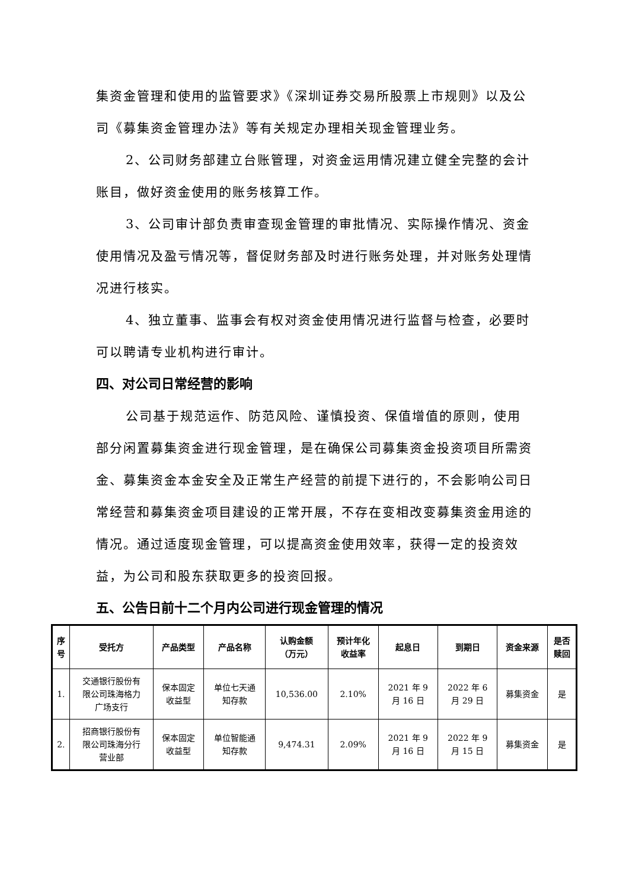集资金管理和使用的监管要求》《深圳证券交易所股票上市规则》以及公司《募集资金管理办法》等有关规定办理相关现金管理业务。
2、公司财务部建立台账管理，对资金运用情况建立健全完整的会计账目，做好资金使用的账务核算工作。
3、公司审计部负责审查现金管理的审批情况、实际操作情况、资金使用情况及盈亏情况等，督促财务部及时进行账务处理，并对账务处理情况进行核实。
4、独立董事、监事会有权对资金使用情况进行监督与检查，必要时可以聘请专业机构进行审计。
四、对公司日常经营的影响
公司基于规范运作、防范风险、谨慎投资、保值增值的原则，使用部分闲置募集资金进行现金管理，是在确保公司募集资金投资项目所需资金、募集资金本金安全及正常生产经营的前提下进行的，不会影响公司日常经营和募集资金项目建设的正常开展，不存在变相改变募集资金用途的情况。通过适度现金管理，可以提高资金使用效率，获得一定的投资效益，为公司和股东获取更多的投资回报。
五、公告日前十二个月内公司进行现金管理的情况
| 序 号 | 受托方 | 产品类型 | 产品名称 | 认购金额 （万元） | 预计年化 收益率 | 起息日 | 到期日 | 资金来源 | 是否 赎回 |
| --- | --- | --- | --- | --- | --- | --- | --- | --- | --- |
| 1. | 交通银行股份有 限公司珠海格力 广场支行 | 保本固定 收益型 | 单位七天通 知存款 | 10,536.00 | 2.10% | 2021 年 9 月 16 日 | 2022 年 6 月 29 日 | 募集资金 | 是 |
| 2. | 招商银行股份有 限公司珠海分行 营业部 | 保本固定 收益型 | 单位智能通 知存款 | 9,474.31 | 2.09% | 2021 年 9 月 16 日 | 2022 年 9 月 15 日 | 募集资金 | 是 |